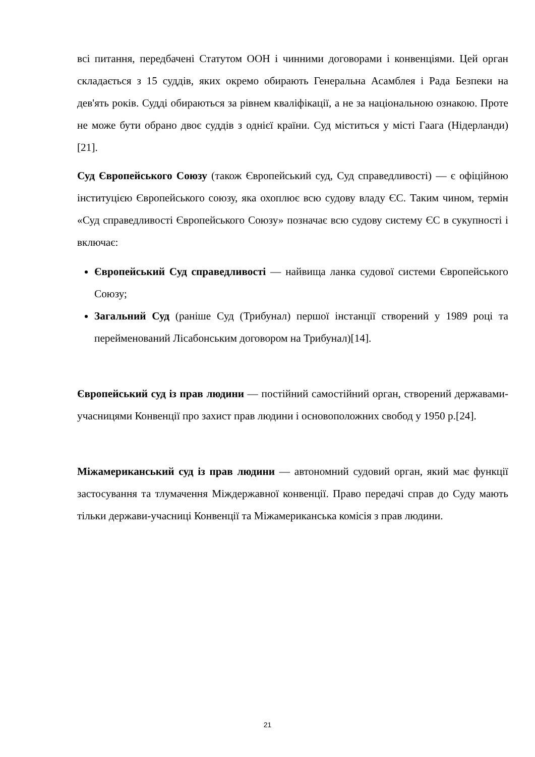всі питання, передбачені Статутом ООН і чинними договорами і конвенціями. Цей орган складається з 15 суддів, яких окремо обирають Генеральна Асамблея і Рада Безпеки на дев'ять років. Судді обираються за рівнем кваліфікації, а не за національною ознакою. Проте не може бути обрано двоє суддів з однієї країни. Суд міститься у місті Гаага (Нідерланди) [21].
Суд Європейського Союзу (також Європейський суд, Суд справедливості) — є офіційною інституцією Європейського союзу, яка охоплює всю судову владу ЄС. Таким чином, термін «Суд справедливості Європейського Союзу» позначає всю судову систему ЄС в сукупності і включає:
Європейський Суд справедливості — найвища ланка судової системи Європейського Союзу;
Загальний Суд (раніше Суд (Трибунал) першої інстанції створений у 1989 році та перейменований Лісабонським договором на Трибунал)[14].
Європейський суд із прав людини — постійний самостійний орган, створений державами-учасницями Конвенції про захист прав людини і основоположних свобод у 1950 р.[24].
Міжамериканський суд із прав людини — автономний судовий орган, який має функції застосування та тлумачення Міждержавної конвенції. Право передачі справ до Суду мають тільки держави-учасниці Конвенції та Міжамериканська комісія з прав людини.
21